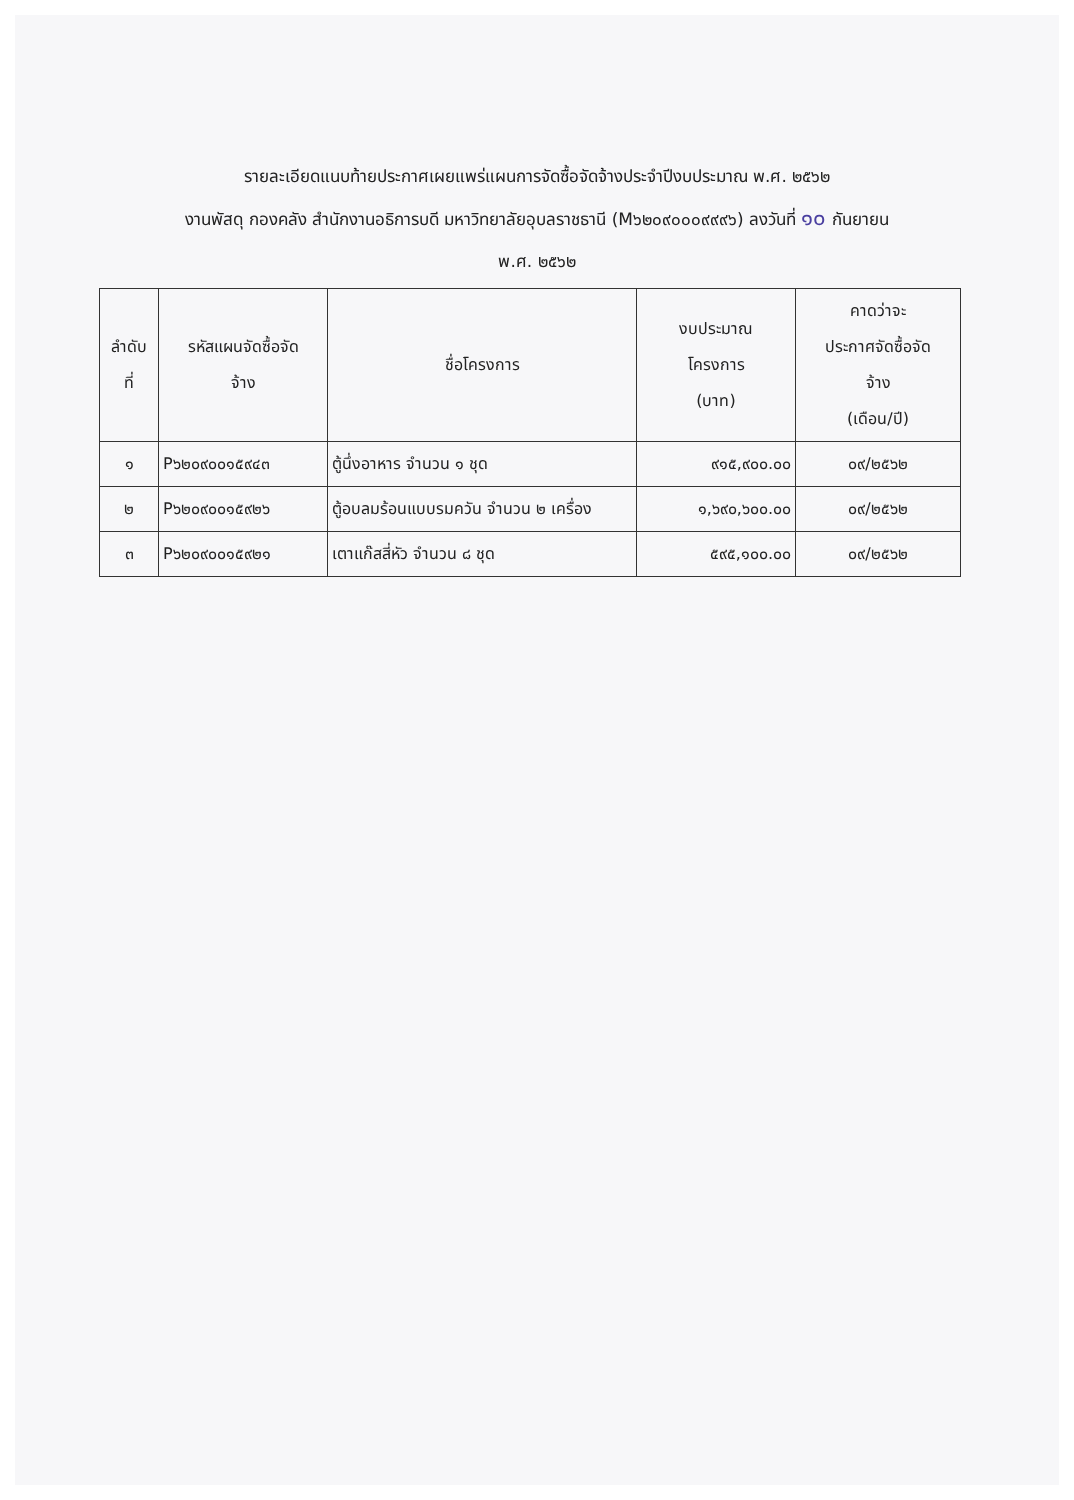รายละเอียดแนบท้ายประกาศเผยแพร่แผนการจัดซื้อจัดจ้างประจำปีงบประมาณ พ.ศ. ๒๕๖๒
งานพัสดุ กองคลัง สำนักงานอธิการบดี มหาวิทยาลัยอุบลราชธานี (M๖๒๐๙๐๐๐๙๙๙๖) ลงวันที่ ๑๐ กันยายน
พ.ศ. ๒๕๖๒
| ลำดับ ที่ | รหัสแผนจัดซื้อจัด จ้าง | ชื่อโครงการ | งบประมาณ โครงการ (บาท) | คาดว่าจะ ประกาศจัดซื้อจัด จ้าง (เดือน/ปี) |
| --- | --- | --- | --- | --- |
| ๑ | P๖๒๐๙๐๐๑๕๙๔๓ | ตู้นึ่งอาหาร จำนวน ๑ ชุด | ๙๑๕,๙๐๐.๐๐ | ๐๙/๒๕๖๒ |
| ๒ | P๖๒๐๙๐๐๑๕๙๒๖ | ตู้อบลมร้อนแบบรมควัน จำนวน ๒ เครื่อง | ๑,๖๙๐,๖๐๐.๐๐ | ๐๙/๒๕๖๒ |
| ๓ | P๖๒๐๙๐๐๑๕๙๒๑ | เตาแก๊สสี่หัว จำนวน ๘ ชุด | ๕๙๕,๑๐๐.๐๐ | ๐๙/๒๕๖๒ |